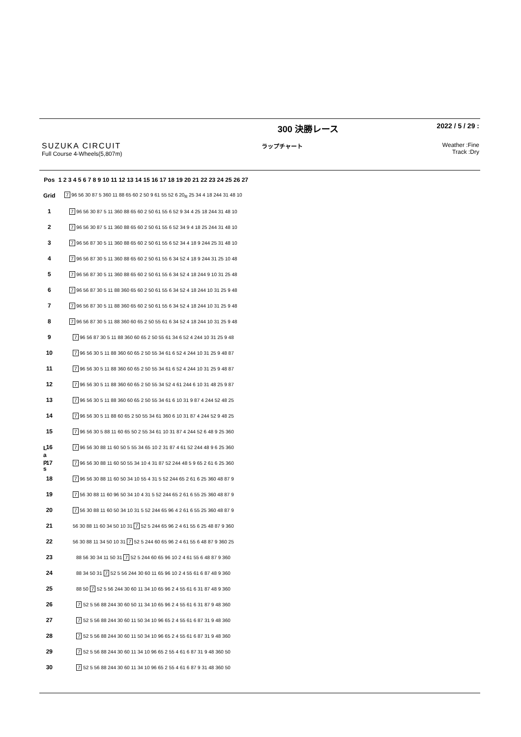300 決勝レース
2022 / 5 / 29 :
SUZUKA CIRCUIT
Full Course 4-Wheels(5,807m)
ラップチャート Weather :Fine
Track :Dry
| Pos | 1 2 3 4 5 6 7 8 9 10 11 12 13 14 15 16 17 18 19 20 21 22 23 24 25 26 27 |
| --- | --- |
| Grid | 7 96 56 30 87 5 360 11 88 65 60 2 50 9 61 55 52 6 20<sub>R</sub> 25 34 4 18 244 31 48 10 |
| 1 | 7 96 56 30 87 5 11 360 88 65 60 2 50 61 55 6 52 9 34 4 25 18 244 31 48 10 |
| 2 | 7 96 56 30 87 5 11 360 88 65 60 2 50 61 55 6 52 34 9 4 18 25 244 31 48 10 |
| 3 | 7 96 56 87 30 5 11 360 88 65 60 2 50 61 55 6 52 34 4 18 9 244 25 31 48 10 |
| 4 | 7 96 56 87 30 5 11 360 88 65 60 2 50 61 55 6 34 52 4 18 9 244 31 25 10 48 |
| 5 | 7 96 56 87 30 5 11 360 88 65 60 2 50 61 55 6 34 52 4 18 244 9 10 31 25 48 |
| 6 | 7 96 56 87 30 5 11 88 360 65 60 2 50 61 55 6 34 52 4 18 244 10 31 25 9 48 |
| 7 | 7 96 56 87 30 5 11 88 360 65 60 2 50 61 55 6 34 52 4 18 244 10 31 25 9 48 |
| 8 | 7 96 56 87 30 5 11 88 360 60 65 2 50 55 61 6 34 52 4 18 244 10 31 25 9 48 |
| 9 | 7 96 56 87 30 5 11 88 360 60 65 2 50 55 61 34 6 52 4 244 10 31 25 9 48 |
| 10 | 7 96 56 30 5 11 88 360 60 65 2 50 55 34 61 6 52 4 244 10 31 25 9 48 87 |
| 11 | 7 96 56 30 5 11 88 360 60 65 2 50 55 34 61 6 52 4 244 10 31 25 9 48 87 |
| 12 | 7 96 56 30 5 11 88 360 60 65 2 50 55 34 52 4 61 244 6 10 31 48 25 9 87 |
| 13 | 7 96 56 30 5 11 88 360 60 65 2 50 55 34 61 6 10 31 9 87 4 244 52 48 25 |
| 14 | 7 96 56 30 5 11 88 60 65 2 50 55 34 61 360 6 10 31 87 4 244 52 9 48 25 |
| 15 | 7 96 56 30 5 88 11 60 65 50 2 55 34 61 10 31 87 4 244 52 6 48 9 25 360 |
| 16 | 7 96 56 30 88 11 60 50 5 55 34 65 10 2 31 87 4 61 52 244 48 9 6 25 360 |
| 17 | 7 96 56 30 88 11 60 50 55 34 10 4 31 87 52 244 48 5 9 65 2 61 6 25 360 |
| 18 | 7 96 56 30 88 11 60 50 34 10 55 4 31 5 52 244 65 2 61 6 25 360 48 87 9 |
| 19 | 7 56 30 88 11 60 96 50 34 10 4 31 5 52 244 65 2 61 6 55 25 360 48 87 9 |
| 20 | 7 56 30 88 11 60 50 34 10 31 5 52 244 65 96 4 2 61 6 55 25 360 48 87 9 |
| 21 | 56 30 88 11 60 34 50 10 31 7 52 5 244 65 96 2 4 61 55 6 25 48 87 9 360 |
| 22 | 56 30 88 11 34 50 10 31 7 52 5 244 60 65 96 2 4 61 55 6 48 87 9 360 25 |
| 23 | 88 56 30 34 11 50 31 7 52 5 244 60 65 96 10 2 4 61 55 6 48 87 9 360 |
| 24 | 88 34 50 31 7 52 5 56 244 30 60 11 65 96 10 2 4 55 61 6 87 48 9 360 |
| 25 | 88 50 7 52 5 56 244 30 60 11 34 10 65 96 2 4 55 61 6 31 87 48 9 360 |
| 26 | 7 52 5 56 88 244 30 60 50 11 34 10 65 96 2 4 55 61 6 31 87 9 48 360 |
| 27 | 7 52 5 56 88 244 30 60 11 50 34 10 96 65 2 4 55 61 6 87 31 9 48 360 |
| 28 | 7 52 5 56 88 244 30 60 11 50 34 10 96 65 2 4 55 61 6 87 31 9 48 360 |
| 29 | 7 52 5 56 88 244 30 60 11 34 10 96 65 2 55 4 61 6 87 31 9 48 360 50 |
| 30 | 7 52 5 56 88 244 30 60 11 34 10 96 65 2 55 4 61 6 87 9 31 48 360 50 |
L
a
p
s